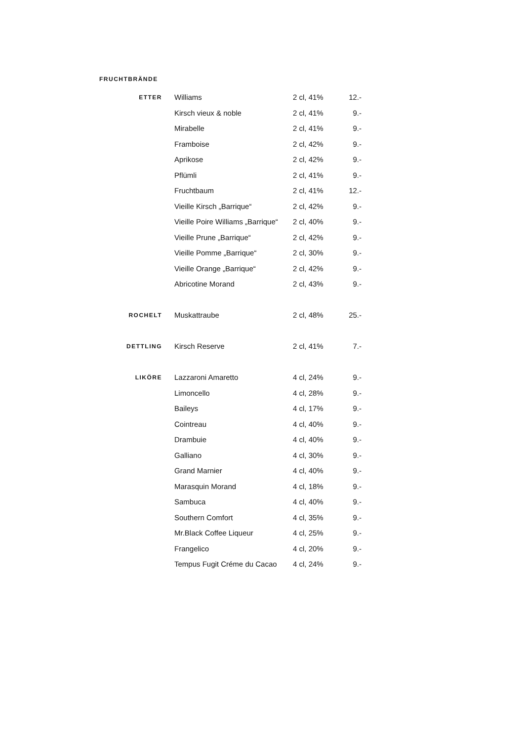FRUCHTBRÄNDE
| ETTER | Williams | 2 cl, 41% | 12.- |
| | Kirsch vieux & noble | 2 cl, 41% | 9.- |
| | Mirabelle | 2 cl, 41% | 9.- |
| | Framboise | 2 cl, 42% | 9.- |
| | Aprikose | 2 cl, 42% | 9.- |
| | Pflümli | 2 cl, 41% | 9.- |
| | Fruchtbaum | 2 cl, 41% | 12.- |
| | Vieille Kirsch „Barrique“ | 2 cl, 42% | 9.- |
| | Vieille Poire Williams „Barrique“ | 2 cl, 40% | 9.- |
| | Vieille Prune „Barrique“ | 2 cl, 42% | 9.- |
| | Vieille Pomme „Barrique“ | 2 cl, 30% | 9.- |
| | Vieille Orange „Barrique“ | 2 cl, 42% | 9.- |
| | Abricotine Morand | 2 cl, 43% | 9.- |
| ROCHELT | Muskattraube | 2 cl, 48% | 25.- |
| DETTLING | Kirsch Reserve | 2 cl, 41% | 7.- |
| LIKÖRE | Lazzaroni Amaretto | 4 cl, 24% | 9.- |
| | Limoncello | 4 cl, 28% | 9.- |
| | Baileys | 4 cl, 17% | 9.- |
| | Cointreau | 4 cl, 40% | 9.- |
| | Drambuie | 4 cl, 40% | 9.- |
| | Galliano | 4 cl, 30% | 9.- |
| | Grand Marnier | 4 cl, 40% | 9.- |
| | Marasquin Morand | 4 cl, 18% | 9.- |
| | Sambuca | 4 cl, 40% | 9.- |
| | Southern Comfort | 4 cl, 35% | 9.- |
| | Mr.Black Coffee Liqueur | 4 cl, 25% | 9.- |
| | Frangelico | 4 cl, 20% | 9.- |
| | Tempus Fugit Créme du Cacao | 4 cl, 24% | 9.- |